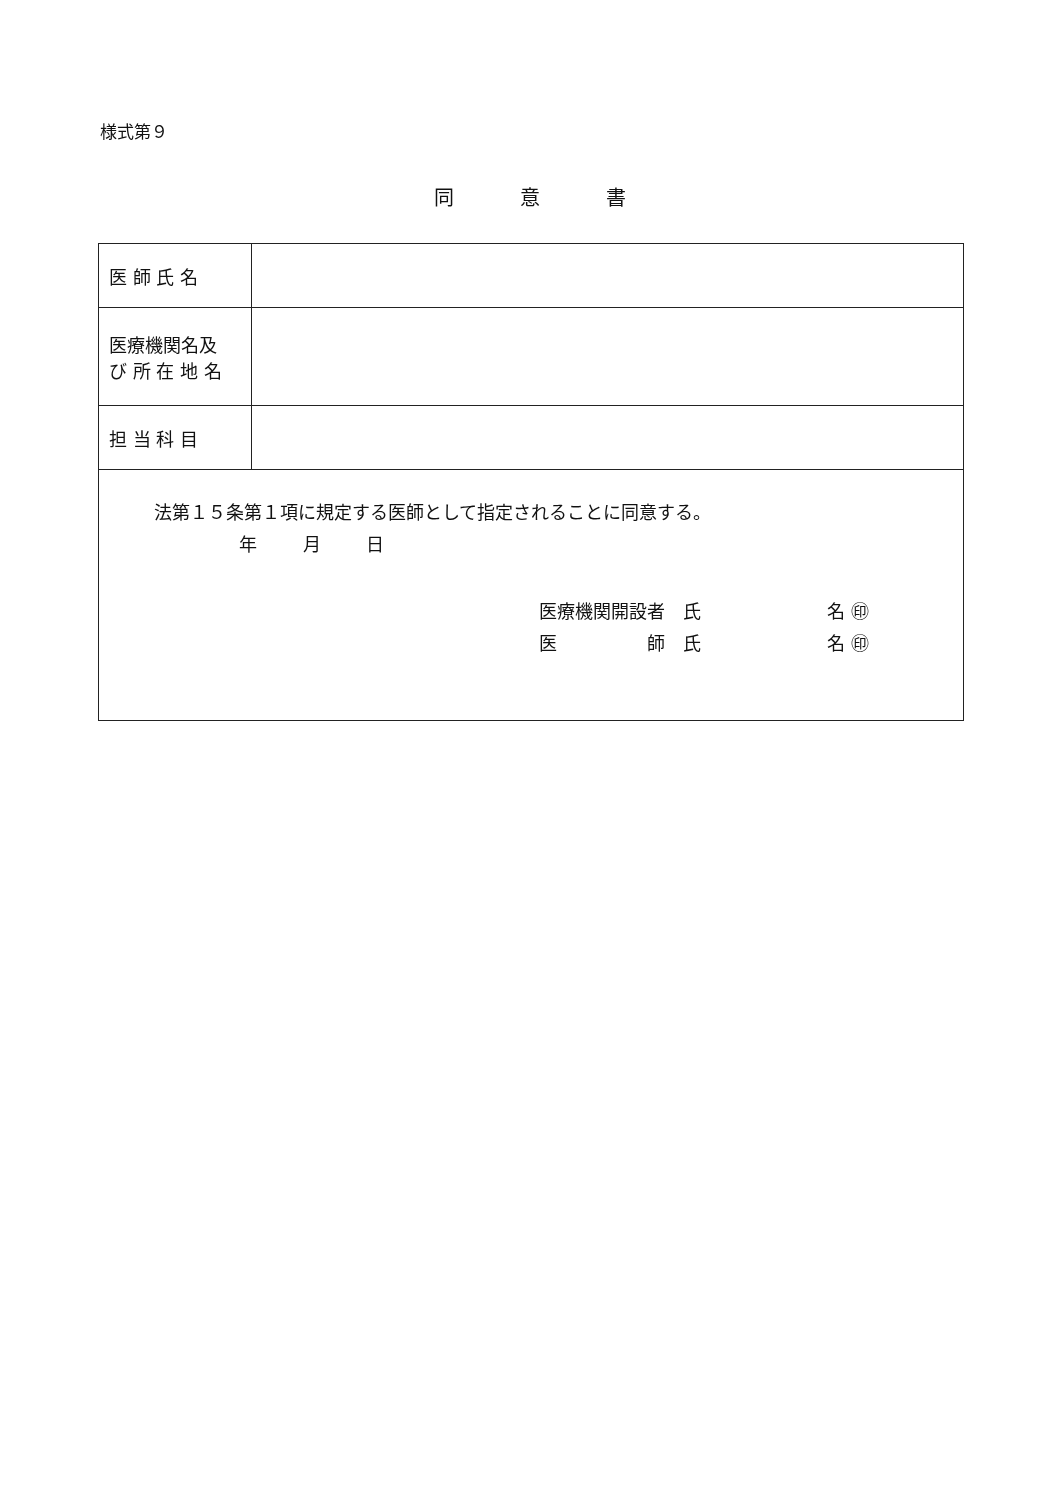様式第９
同 意 書
| 医 師 氏 名 | |
| 医療機関名及 び 所 在 地 名 | |
| 担 当 科 目 | |
| 法第１５条第１項に規定する医師として指定されることに同意する。 年 月 日 医療機関開設者 氏 名 ㊞ 医 師 氏 名 ㊞ | |